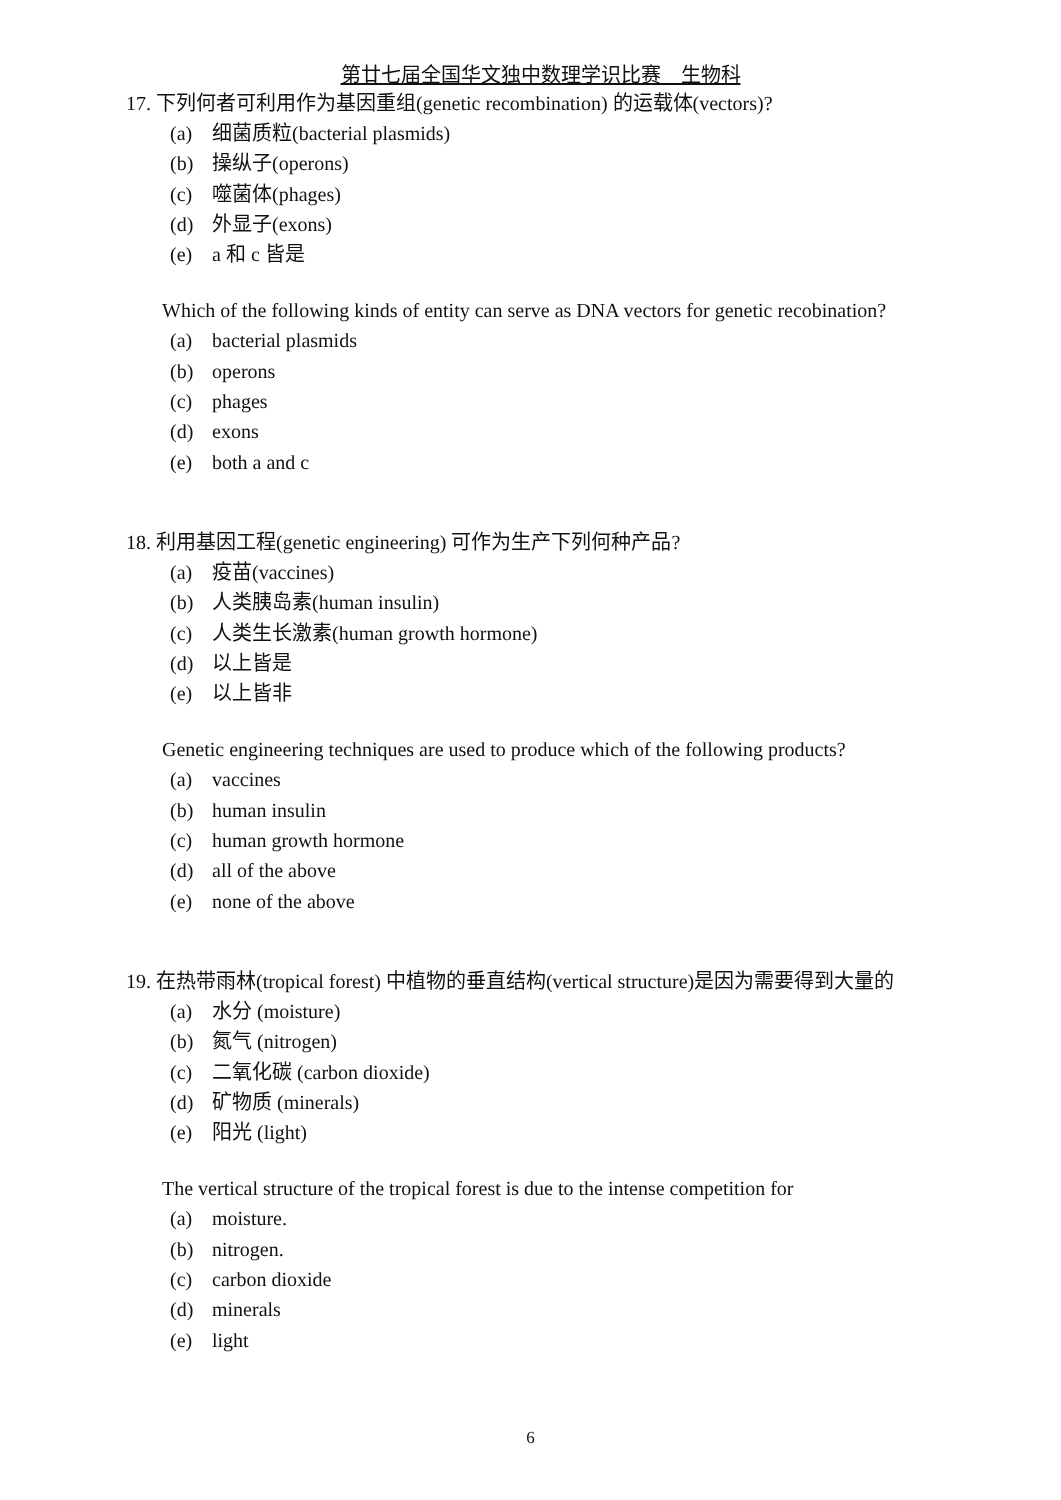第廿七届全国华文独中数理学识比赛　生物科
17. 下列何者可利用作为基因重组(genetic recombination) 的运载体(vectors)?
(a) 细菌质粒(bacterial plasmids)
(b) 操纵子(operons)
(c) 噬菌体(phages)
(d) 外显子(exons)
(e) a 和 c 皆是
Which of the following kinds of entity can serve as DNA vectors for genetic recobination?
(a) bacterial plasmids
(b) operons
(c) phages
(d) exons
(e) both a and c
18. 利用基因工程(genetic engineering) 可作为生产下列何种产品?
(a) 疫苗(vaccines)
(b) 人类胰岛素(human insulin)
(c) 人类生长激素(human growth hormone)
(d) 以上皆是
(e) 以上皆非
Genetic engineering techniques are used to produce which of the following products?
(a) vaccines
(b) human insulin
(c) human growth hormone
(d) all of the above
(e) none of the above
19. 在热带雨林(tropical forest) 中植物的垂直结构(vertical structure)是因为需要得到大量的
(a) 水分 (moisture)
(b) 氮气 (nitrogen)
(c) 二氧化碳 (carbon dioxide)
(d) 矿物质 (minerals)
(e) 阳光 (light)
The vertical structure of the tropical forest is due to the intense competition for
(a) moisture.
(b) nitrogen.
(c) carbon dioxide
(d) minerals
(e) light
6